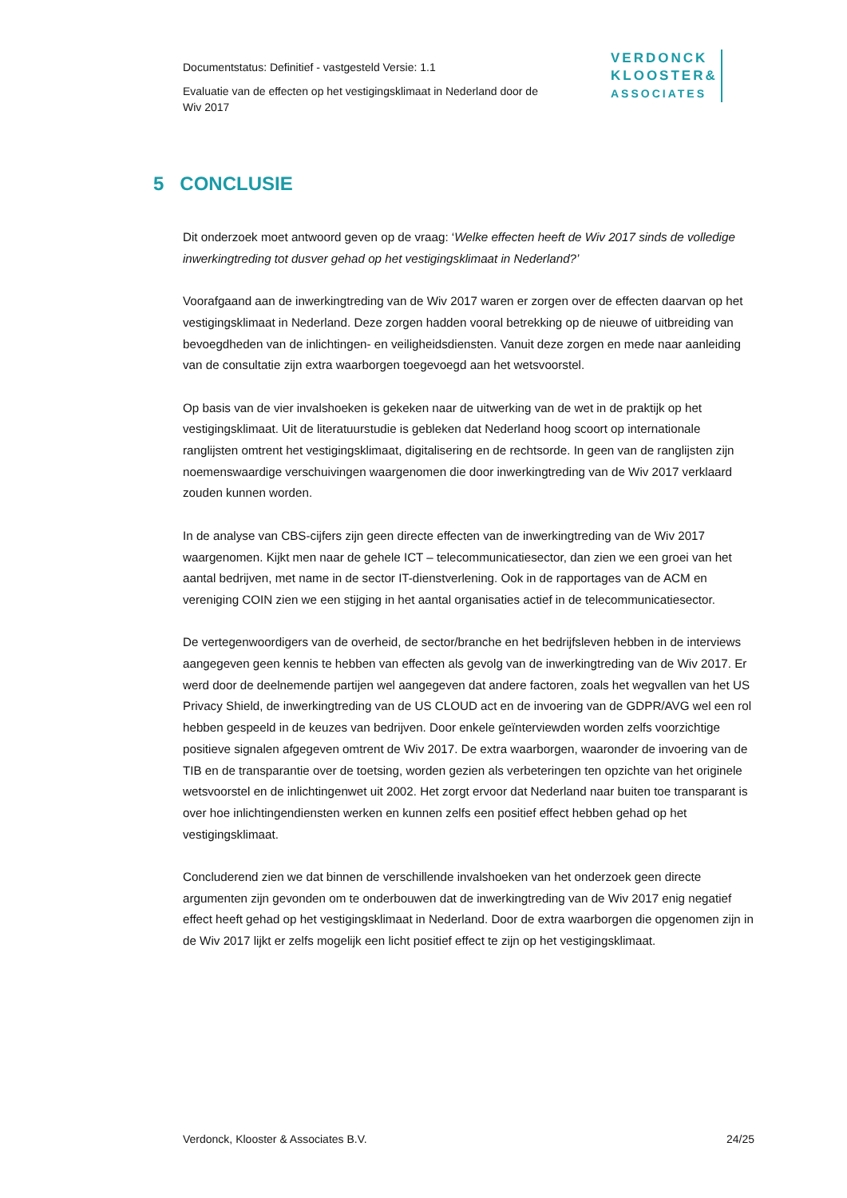Documentstatus: Definitief - vastgesteld Versie: 1.1
Evaluatie van de effecten op het vestigingsklimaat in Nederland door de Wiv 2017
VERDONCK
KLOOSTER&
ASSOCIATES
5 CONCLUSIE
Dit onderzoek moet antwoord geven op de vraag: ‘Welke effecten heeft de Wiv 2017 sinds de volledige inwerkingtreding tot dusver gehad op het vestigingsklimaat in Nederland?’
Voorafgaand aan de inwerkingtreding van de Wiv 2017 waren er zorgen over de effecten daarvan op het vestigingsklimaat in Nederland. Deze zorgen hadden vooral betrekking op de nieuwe of uitbreiding van bevoegdheden van de inlichtingen- en veiligheidsdiensten. Vanuit deze zorgen en mede naar aanleiding van de consultatie zijn extra waarborgen toegevoegd aan het wetsvoorstel.
Op basis van de vier invalshoeken is gekeken naar de uitwerking van de wet in de praktijk op het vestigingsklimaat. Uit de literatuurstudie is gebleken dat Nederland hoog scoort op internationale ranglijsten omtrent het vestigingsklimaat, digitalisering en de rechtsorde. In geen van de ranglijsten zijn noemenswaardige verschuivingen waargenomen die door inwerkingtreding van de Wiv 2017 verklaard zouden kunnen worden.
In de analyse van CBS-cijfers zijn geen directe effecten van de inwerkingtreding van de Wiv 2017 waargenomen. Kijkt men naar de gehele ICT – telecommunicatiesector, dan zien we een groei van het aantal bedrijven, met name in de sector IT-dienstverlening. Ook in de rapportages van de ACM en vereniging COIN zien we een stijging in het aantal organisaties actief in de telecommunicatiesector.
De vertegenwoordigers van de overheid, de sector/branche en het bedrijfsleven hebben in de interviews aangegeven geen kennis te hebben van effecten als gevolg van de inwerkingtreding van de Wiv 2017. Er werd door de deelnemende partijen wel aangegeven dat andere factoren, zoals het wegvallen van het US Privacy Shield, de inwerkingtreding van de US CLOUD act en de invoering van de GDPR/AVG wel een rol hebben gespeeld in de keuzes van bedrijven. Door enkele geïnterviewden worden zelfs voorzichtige positieve signalen afgegeven omtrent de Wiv 2017. De extra waarborgen, waaronder de invoering van de TIB en de transparantie over de toetsing, worden gezien als verbeteringen ten opzichte van het originele wetsvoorstel en de inlichtingenwet uit 2002. Het zorgt ervoor dat Nederland naar buiten toe transparant is over hoe inlichtingendiensten werken en kunnen zelfs een positief effect hebben gehad op het vestigingsklimaat.
Concluderend zien we dat binnen de verschillende invalshoeken van het onderzoek geen directe argumenten zijn gevonden om te onderbouwen dat de inwerkingtreding van de Wiv 2017 enig negatief effect heeft gehad op het vestigingsklimaat in Nederland. Door de extra waarborgen die opgenomen zijn in de Wiv 2017 lijkt er zelfs mogelijk een licht positief effect te zijn op het vestigingsklimaat.
Verdonck, Klooster & Associates B.V. 24/25